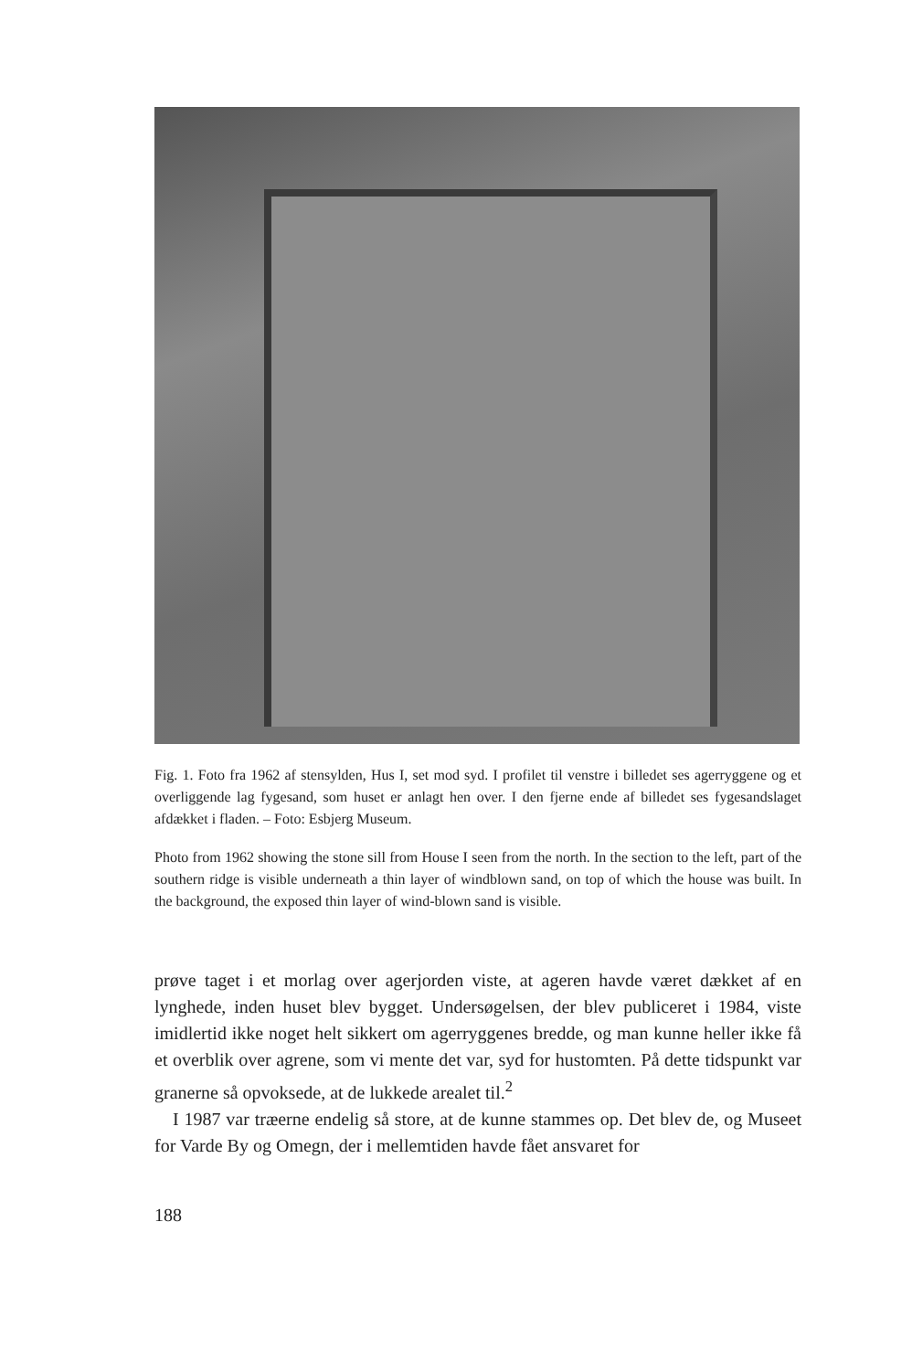Fig. 1. Foto fra 1962 af stensylden, Hus I, set mod syd. I profilet til venstre i billedet ses agerryggene og et overliggende lag fygesand, som huset er anlagt hen over. I den fjerne ende af billedet ses fygesandslaget afdækket i fladen. – Foto: Esbjerg Museum.
Photo from 1962 showing the stone sill from House I seen from the north. In the section to the left, part of the southern ridge is visible underneath a thin layer of windblown sand, on top of which the house was built. In the background, the exposed thin layer of wind-blown sand is visible.
prøve taget i et morlag over agerjorden viste, at ageren havde været dækket af en lynghede, inden huset blev bygget. Undersøgelsen, der blev publiceret i 1984, viste imidlertid ikke noget helt sikkert om agerryggenes bredde, og man kunne heller ikke få et overblik over agrene, som vi mente det var, syd for hustomten. På dette tidspunkt var granerne så opvoksede, at de lukkede arealet til.<sup>2</sup>
I 1987 var træerne endelig så store, at de kunne stammes op. Det blev de, og Museet for Varde By og Omegn, der i mellemtiden havde fået ansvaret for
188